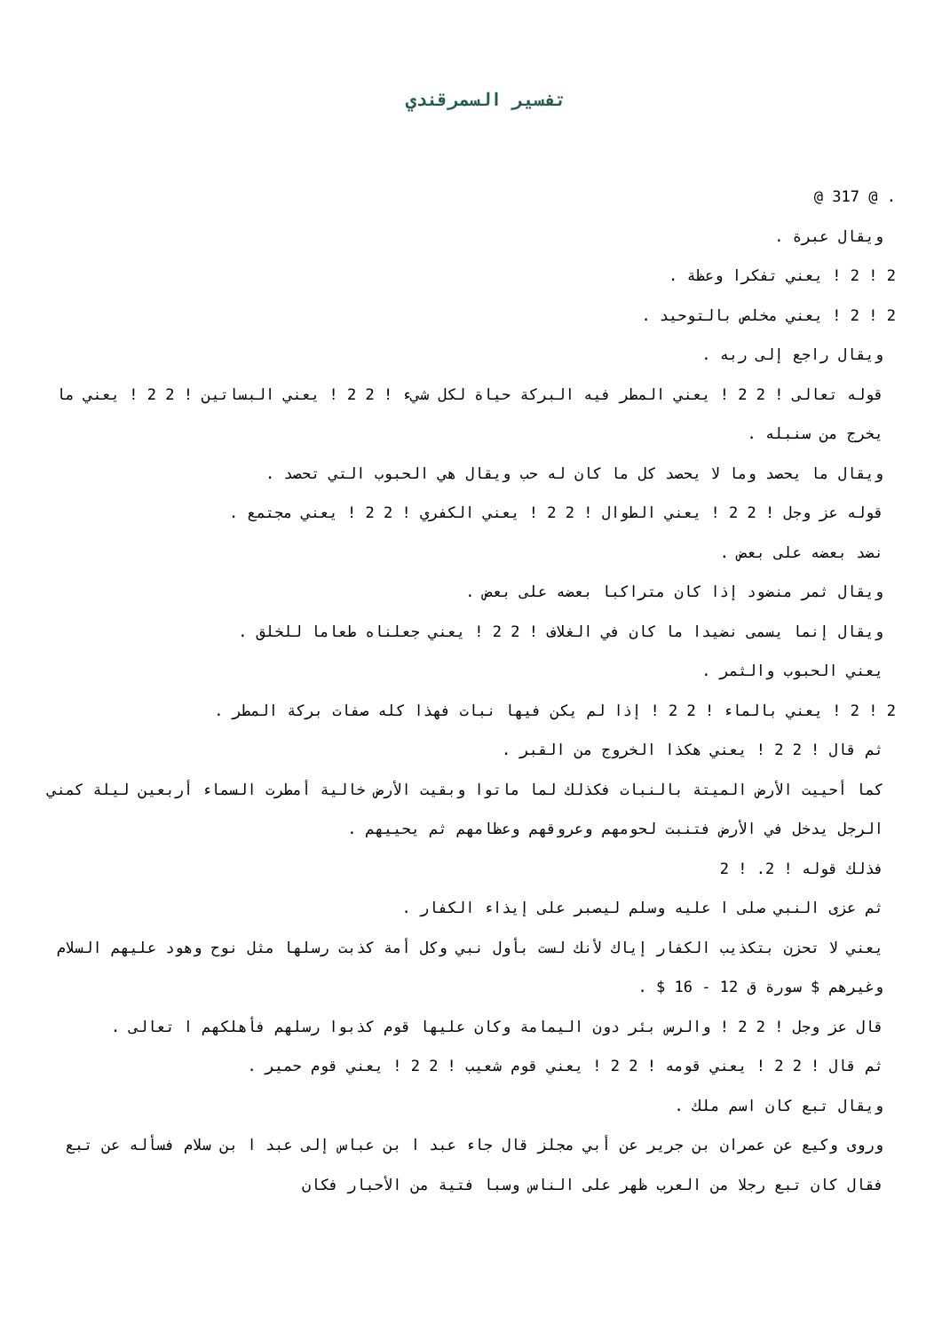تفسير السمرقندي
. @ 317 @
ويقال عبرة .
2 ! 2 ! يعني تفكرا وعظة .
2 ! 2 ! يعني مخلص بالتوحيد .
ويقال راجع إلى ربه .
قوله تعالى ! 2 2 ! يعني المطر فيه البركة حياة لكل شيء ! 2 2 ! يعني البساتين ! 2 2 ! يعني ما يخرج من سنبله .
ويقال ما يحصد وما لا يحصد كل ما كان له حب ويقال هي الحبوب التي تحصد .
قوله عز وجل ! 2 2 ! يعني الطوال ! 2 2 ! يعني الكفري ! 2 2 ! يعني مجتمع .
نضد بعضه على بعض .
ويقال ثمر منضود إذا كان متراكبا بعضه على بعض .
ويقال إنما يسمى نضيدا ما كان في الغلاف ! 2 2 ! يعني جعلناه طعاما للخلق .
يعني الحبوب والثمر .
2 ! 2 ! يعني بالماء ! 2 2 ! إذا لم يكن فيها نبات فهذا كله صفات بركة المطر .
ثم قال ! 2 2 ! يعني هكذا الخروج من القبر .
كما أحييت الأرض الميتة بالنبات فكذلك لما ماتوا وبقيت الأرض خالية أمطرت السماء أربعين ليلة كمني الرجل يدخل في الأرض فتنبت لحومهم وعروقهم وعظامهم ثم يحييهم .
فذلك قوله ! 2. ! 2
ثم عزى النبي صلى ا عليه وسلم ليصبر على إيذاء الكفار .
يعني لا تحزن بتكذيب الكفار إياك لأنك لست بأول نبي وكل أمة كذبت رسلها مثل نوح وهود عليهم السلام وغيرهم $ سورة ق 12 - 16 $ .
قال عز وجل ! 2 2 ! والرس بئر دون اليمامة وكان عليها قوم كذبوا رسلهم فأهلكهم ا تعالى .
ثم قال ! 2 2 ! يعني قومه ! 2 2 ! يعني قوم شعيب ! 2 2 ! يعني قوم حمير .
ويقال تبع كان اسم ملك .
وروى وكيع عن عمران بن جرير عن أبي مجلز قال جاء عبد ا بن عباس إلى عبد ا بن سلام فسأله عن تبع فقال كان تبع رجلا من العرب ظهر على الناس وسبا فتية من الأحبار فكان